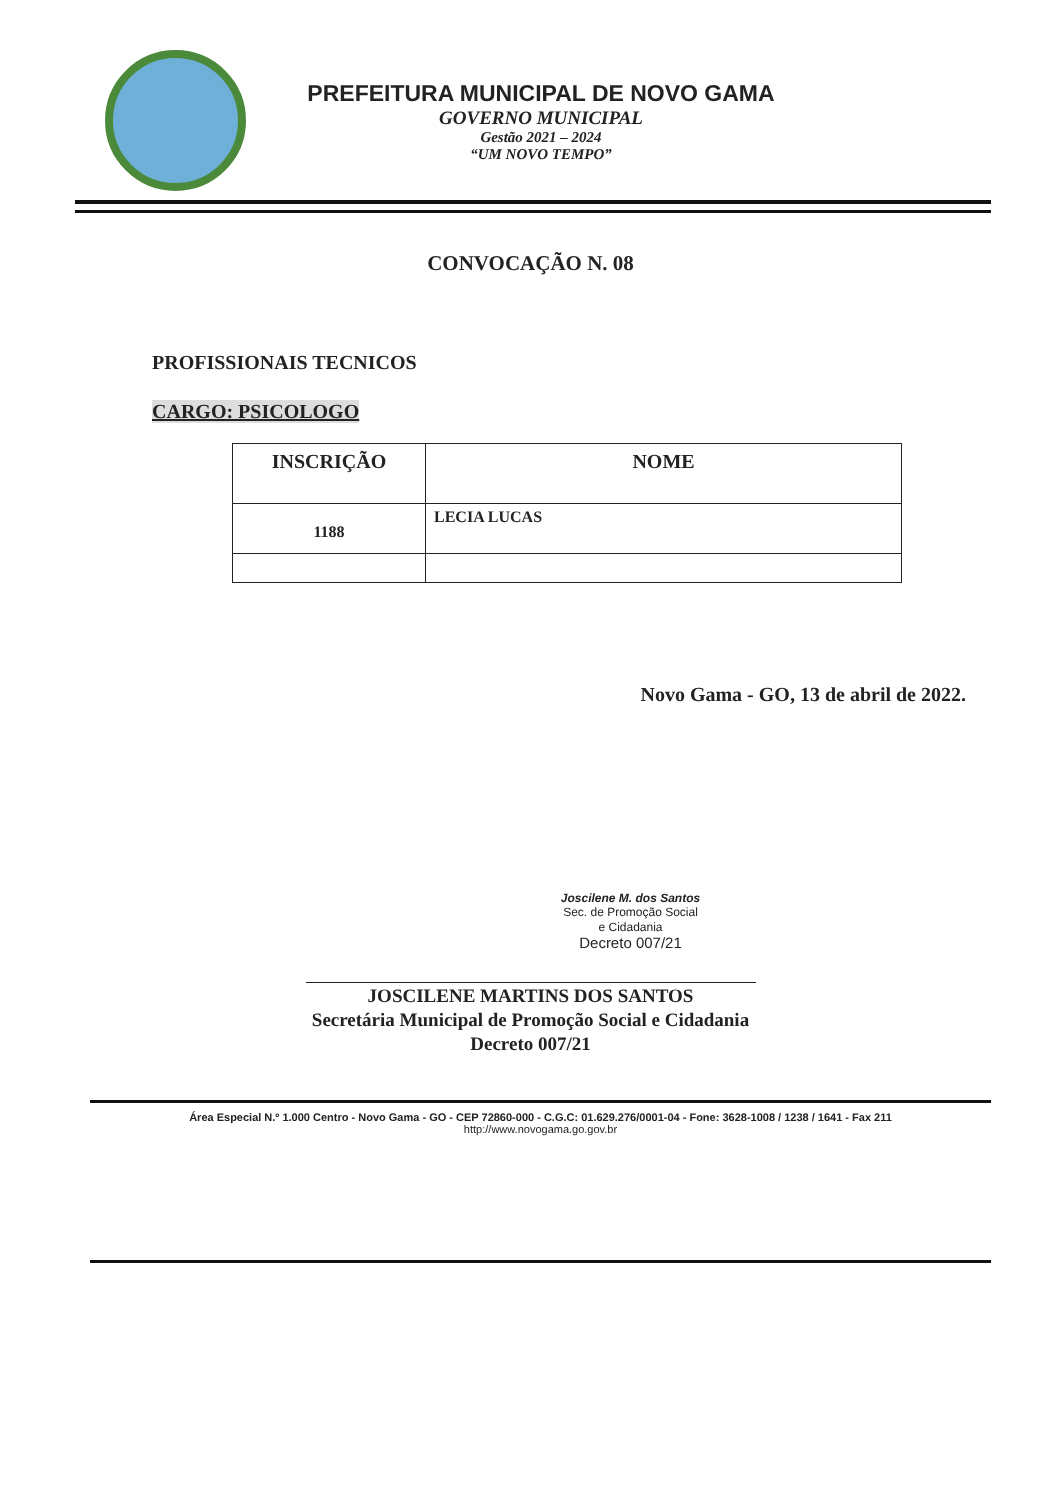PREFEITURA MUNICIPAL DE NOVO GAMA
GOVERNO MUNICIPAL
Gestão 2021 – 2024
“UM NOVO TEMPO”
CONVOCAÇÃO N. 08
PROFISSIONAIS TECNICOS
CARGO: PSICOLOGO
| INSCRIÇÃO | NOME |
| --- | --- |
| 1188 | LECIA LUCAS |
Novo Gama - GO, 13 de abril de 2022.
Joscilene M. dos Santos
Sec. de Promoção Social
e Cidadania
Decreto 007/21
JOSCILENE MARTINS DOS SANTOS
Secretária Municipal de Promoção Social e Cidadania
Decreto 007/21
Área Especial N.º 1.000 Centro - Novo Gama - GO - CEP 72860-000 - C.G.C: 01.629.276/0001-04 - Fone: 3628-1008 / 1238 / 1641 - Fax 211
http://www.novogama.go.gov.br